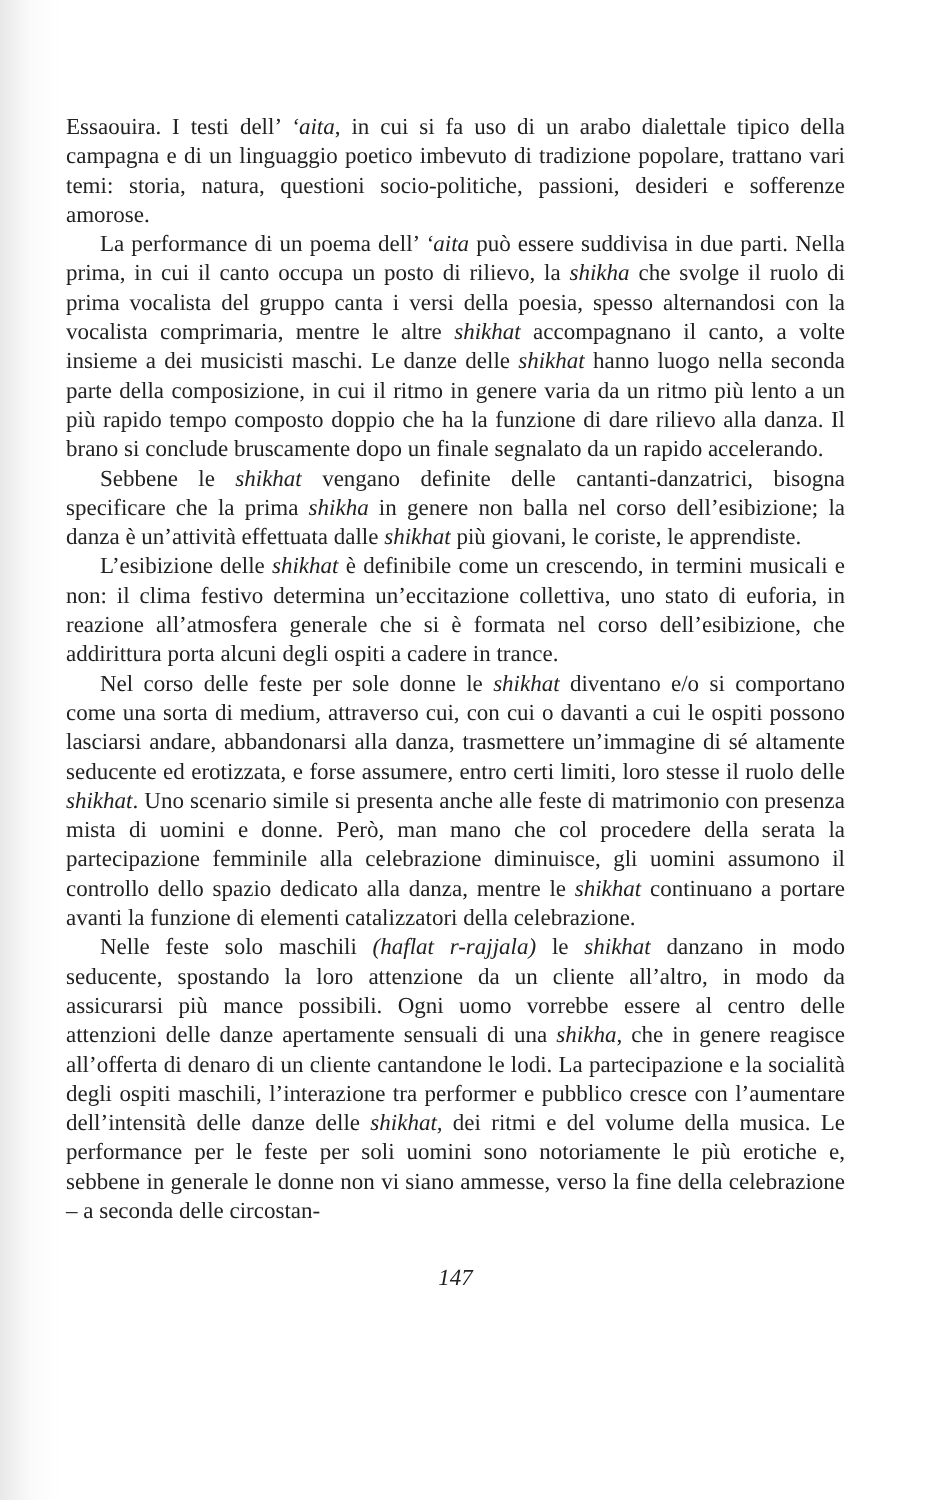Essaouira. I testi dell’ ‘aita, in cui si fa uso di un arabo dialettale tipico della campagna e di un linguaggio poetico imbevuto di tradizione popolare, trattano vari temi: storia, natura, questioni socio-politiche, passioni, desideri e sofferenze amorose.
La performance di un poema dell’ ‘aita può essere suddivisa in due parti. Nella prima, in cui il canto occupa un posto di rilievo, la shikha che svolge il ruolo di prima vocalista del gruppo canta i versi della poesia, spesso alternandosi con la vocalista comprimaria, mentre le altre shikhat accompagnano il canto, a volte insieme a dei musicisti maschi. Le danze delle shikhat hanno luogo nella seconda parte della composizione, in cui il ritmo in genere varia da un ritmo più lento a un più rapido tempo composto doppio che ha la funzione di dare rilievo alla danza. Il brano si conclude bruscamente dopo un finale segnalato da un rapido accelerando.
Sebbene le shikhat vengano definite delle cantanti-danzatrici, bisogna specificare che la prima shikha in genere non balla nel corso dell’esibizione; la danza è un’attività effettuata dalle shikhat più giovani, le coriste, le apprendiste.
L’esibizione delle shikhat è definibile come un crescendo, in termini musicali e non: il clima festivo determina un’eccitazione collettiva, uno stato di euforia, in reazione all’atmosfera generale che si è formata nel corso dell’esibizione, che addirittura porta alcuni degli ospiti a cadere in trance.
Nel corso delle feste per sole donne le shikhat diventano e/o si comportano come una sorta di medium, attraverso cui, con cui o davanti a cui le ospiti possono lasciarsi andare, abbandonarsi alla danza, trasmettere un’immagine di sé altamente seducente ed erotizzata, e forse assumere, entro certi limiti, loro stesse il ruolo delle shikhat. Uno scenario simile si presenta anche alle feste di matrimonio con presenza mista di uomini e donne. Però, man mano che col procedere della serata la partecipazione femminile alla celebrazione diminuisce, gli uomini assumono il controllo dello spazio dedicato alla danza, mentre le shikhat continuano a portare avanti la funzione di elementi catalizzatori della celebrazione.
Nelle feste solo maschili (haflat r-rajjala) le shikhat danzano in modo seducente, spostando la loro attenzione da un cliente all’altro, in modo da assicurarsi più mance possibili. Ogni uomo vorrebbe essere al centro delle attenzioni delle danze apertamente sensuali di una shikha, che in genere reagisce all’offerta di denaro di un cliente cantandone le lodi. La partecipazione e la socialità degli ospiti maschili, l’interazione tra performer e pubblico cresce con l’aumentare dell’intensità delle danze delle shikhat, dei ritmi e del volume della musica. Le performance per le feste per soli uomini sono notoriamente le più erotiche e, sebbene in generale le donne non vi siano ammesse, verso la fine della celebrazione – a seconda delle circostan-
147